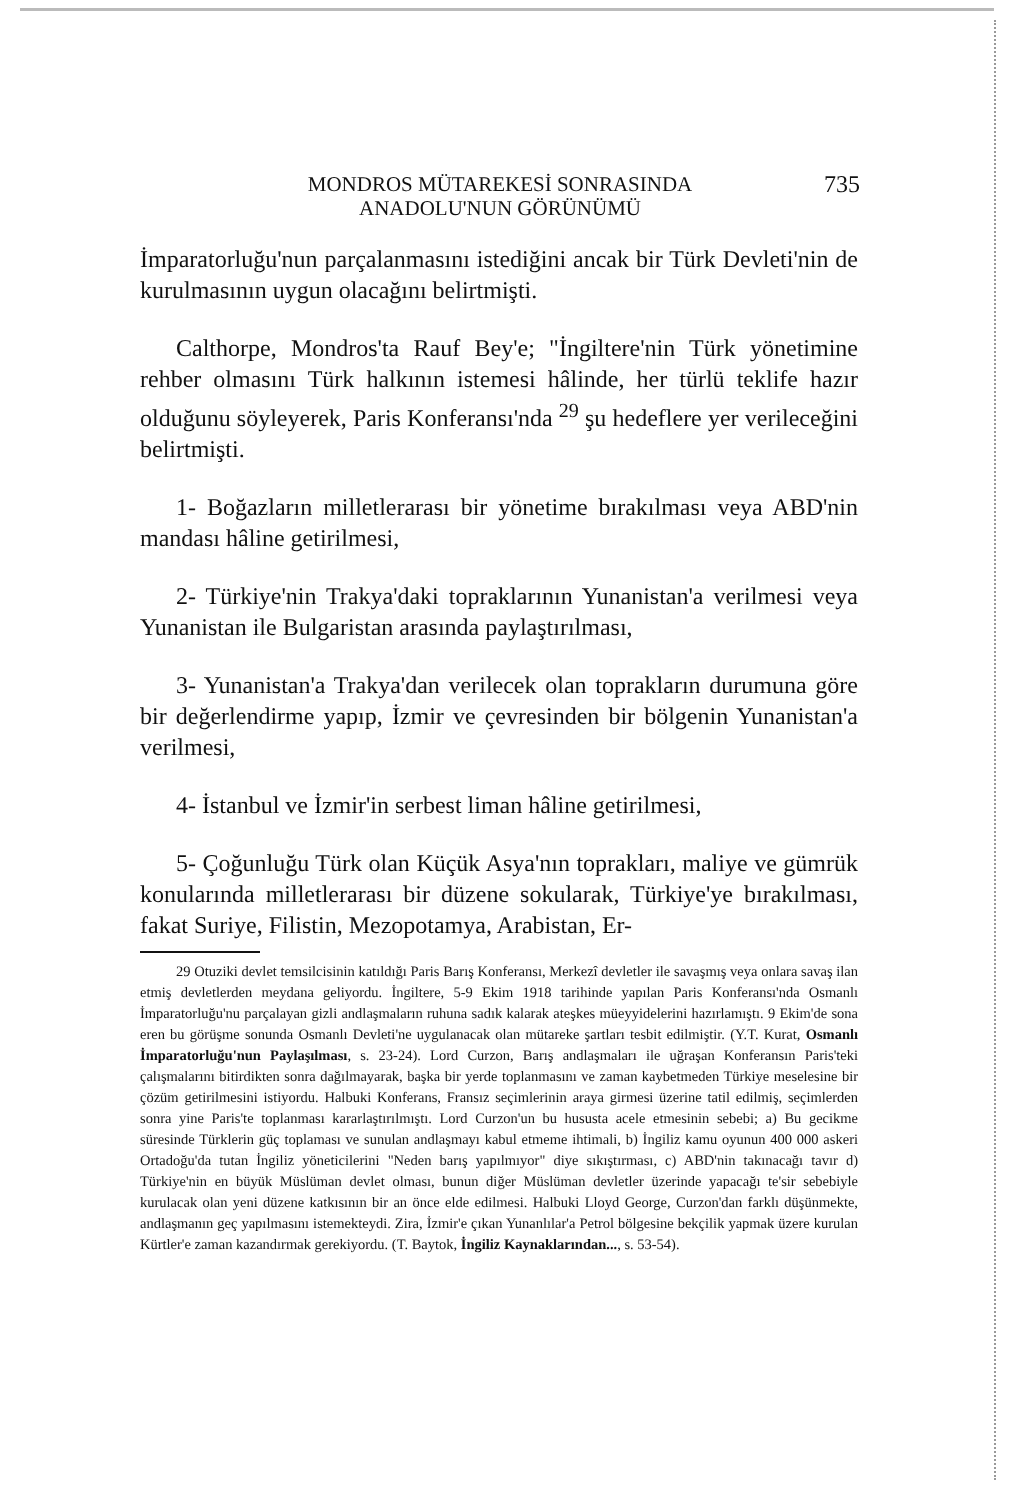MONDROS MÜTAREKESİ SONRASINDA
ANADOLU'NUN GÖRÜNÜMÜ
735
İmparatorluğu'nun parçalanmasını istediğini ancak bir Türk Devleti'nin de kurulmasının uygun olacağını belirtmişti.
Calthorpe, Mondros'ta Rauf Bey'e; "İngiltere'nin Türk yönetimine rehber olmasını Türk halkının istemesi hâlinde, her türlü teklife hazır olduğunu söyleyerek, Paris Konferansı'nda <sup>29</sup> şu hedeflere yer verileceğini belirtmişti.
1- Boğazların milletlerarası bir yönetime bırakılması veya ABD'nin mandası hâline getirilmesi,
2- Türkiye'nin Trakya'daki topraklarının Yunanistan'a verilmesi veya Yunanistan ile Bulgaristan arasında paylaştırılması,
3- Yunanistan'a Trakya'dan verilecek olan toprakların durumuna göre bir değerlendirme yapıp, İzmir ve çevresinden bir bölgenin Yunanistan'a verilmesi,
4- İstanbul ve İzmir'in serbest liman hâline getirilmesi,
5- Çoğunluğu Türk olan Küçük Asya'nın toprakları, maliye ve gümrük konularında milletlerarası bir düzene sokularak, Türkiye'ye bırakılması, fakat Suriye, Filistin, Mezopotamya, Arabistan, Er-
29 Otuziki devlet temsilcisinin katıldığı Paris Barış Konferansı, Merkezî devletler ile savaşmış veya onlara savaş ilan etmiş devletlerden meydana geliyordu. İngiltere, 5-9 Ekim 1918 tarihinde yapılan Paris Konferansı'nda Osmanlı İmparatorluğu'nu parçalayan gizli andlaşmaların ruhuna sadık kalarak ateşkes müeyyidelerini hazırlamıştı. 9 Ekim'de sona eren bu görüşme sonunda Osmanlı Devleti'ne uygulanacak olan mütareke şartları tesbit edilmiştir. (Y.T. Kurat, Osmanlı İmparatorluğu'nun Paylaşılması, s. 23-24). Lord Curzon, Barış andlaşmaları ile uğraşan Konferansın Paris'teki çalışmalarını bitirdikten sonra dağılmayarak, başka bir yerde toplanmasını ve zaman kaybetmeden Türkiye meselesine bir çözüm getirilmesini istiyordu. Halbuki Konferans, Fransız seçimlerinin araya girmesi üzerine tatil edilmiş, seçimlerden sonra yine Paris'te toplanması kararlaştırılmıştı. Lord Curzon'un bu hususta acele etmesinin sebebi; a) Bu gecikme süresinde Türklerin güç toplaması ve sunulan andlaşmayı kabul etmeme ihtimali, b) İngiliz kamu oyunun 400 000 askeri Ortadoğu'da tutan İngiliz yöneticilerini "Neden barış yapılmıyor" diye sıkıştırması, c) ABD'nin takınacağı tavır d) Türkiye'nin en büyük Müslüman devlet olması, bunun diğer Müslüman devletler üzerinde yapacağı te'sir sebebiyle kurulacak olan yeni düzene katkısının bir an önce elde edilmesi. Halbuki Lloyd George, Curzon'dan farklı düşünmekte, andlaşmanın geç yapılmasını istemekteydi. Zira, İzmir'e çıkan Yunanlılar'a Petrol bölgesine bekçilik yapmak üzere kurulan Kürtler'e zaman kazandırmak gerekiyordu. (T. Baytok, İngiliz Kaynaklarından..., s. 53-54).